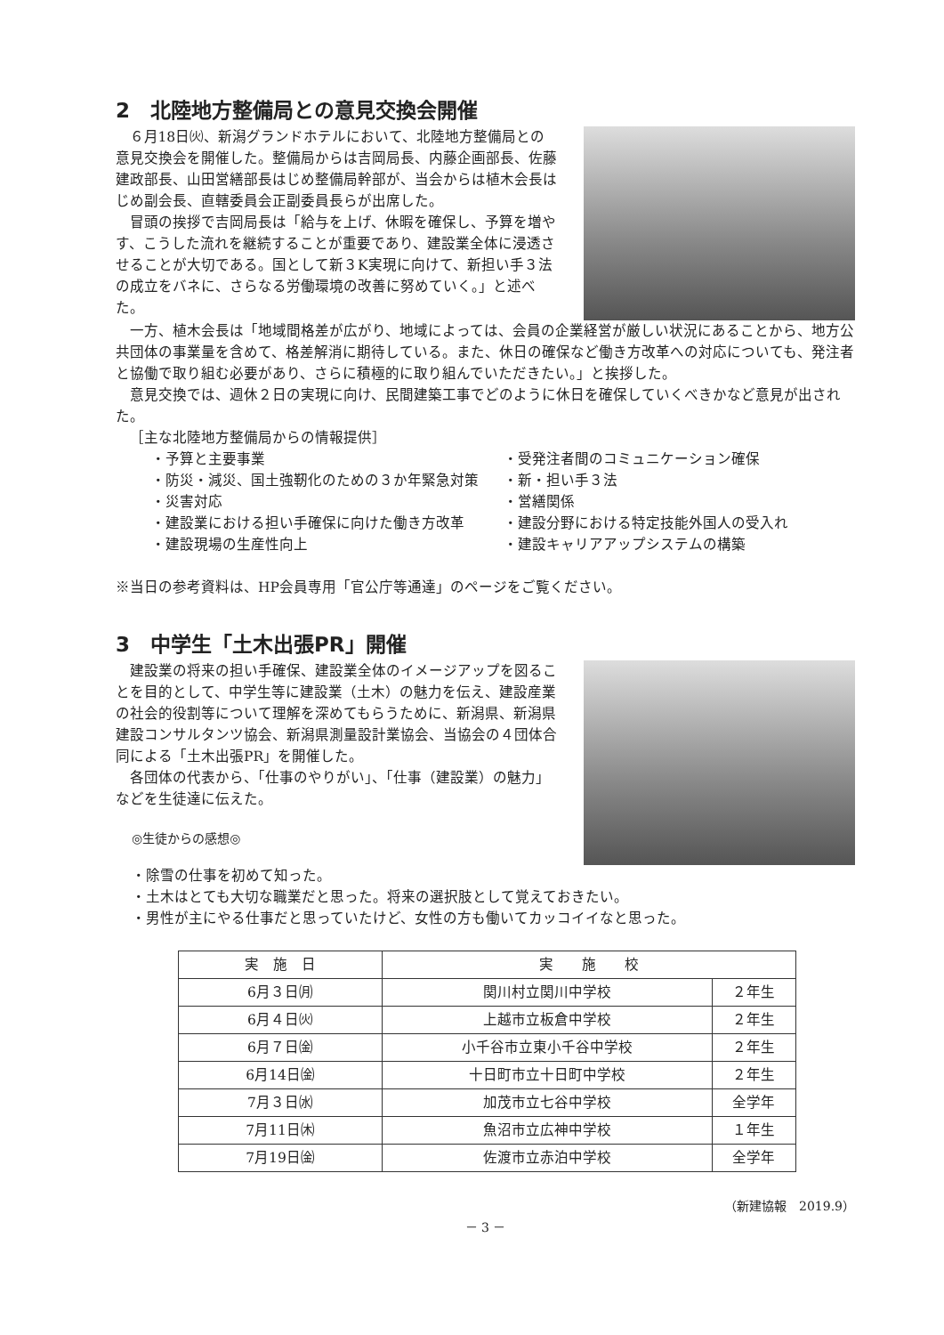2　北陸地方整備局との意見交換会開催
６月18日㈫、新潟グランドホテルにおいて、北陸地方整備局との意見交換会を開催した。整備局からは吉岡局長、内藤企画部長、佐藤建政部長、山田営繕部長はじめ整備局幹部が、当会からは植木会長はじめ副会長、直轄委員会正副委員長らが出席した。
冒頭の挨拶で吉岡局長は「給与を上げ、休暇を確保し、予算を増やす、こうした流れを継続することが重要であり、建設業全体に浸透させることが大切である。国として新３K実現に向けて、新担い手３法の成立をバネに、さらなる労働環境の改善に努めていく。」と述べた。
一方、植木会長は「地域間格差が広がり、地域によっては、会員の企業経営が厳しい状況にあることから、地方公共団体の事業量を含めて、格差解消に期待している。また、休日の確保など働き方改革への対応についても、発注者と協働で取り組む必要があり、さらに積極的に取り組んでいただきたい。」と挨拶した。
意見交換では、週休２日の実現に向け、民間建築工事でどのように休日を確保していくべきかなど意見が出された。
［主な北陸地方整備局からの情報提供］
・予算と主要事業
・防災・減災、国土強靭化のための３か年緊急対策
・災害対応
・建設業における担い手確保に向けた働き方改革
・建設現場の生産性向上
・受発注者間のコミュニケーション確保
・新・担い手３法
・営繕関係
・建設分野における特定技能外国人の受入れ
・建設キャリアアップシステムの構築
※当日の参考資料は、HP会員専用「官公庁等通達」のページをご覧ください。
3　中学生「土木出張PR」開催
建設業の将来の担い手確保、建設業全体のイメージアップを図ることを目的として、中学生等に建設業（土木）の魅力を伝え、建設産業の社会的役割等について理解を深めてもらうために、新潟県、新潟県建設コンサルタンツ協会、新潟県測量設計業協会、当協会の４団体合同による「土木出張PR」を開催した。
各団体の代表から、「仕事のやりがい」、「仕事（建設業）の魅力」などを生徒達に伝えた。
◎生徒からの感想◎
・除雪の仕事を初めて知った。
・土木はとても大切な職業だと思った。将来の選択肢として覚えておきたい。
・男性が主にやる仕事だと思っていたけど、女性の方も働いてカッコイイなと思った。
| 実 施 日 | 実 施 校 | |
| --- | --- | --- |
| 6月３日㈪ | 関川村立関川中学校 | ２年生 |
| 6月４日㈫ | 上越市立板倉中学校 | ２年生 |
| 6月７日㈮ | 小千谷市立東小千谷中学校 | ２年生 |
| 6月14日㈮ | 十日町市立十日町中学校 | ２年生 |
| 7月３日㈬ | 加茂市立七谷中学校 | 全学年 |
| 7月11日㈭ | 魚沼市立広神中学校 | １年生 |
| 7月19日㈮ | 佐渡市立赤泊中学校 | 全学年 |
（新建協報　2019.9）
－ 3 －